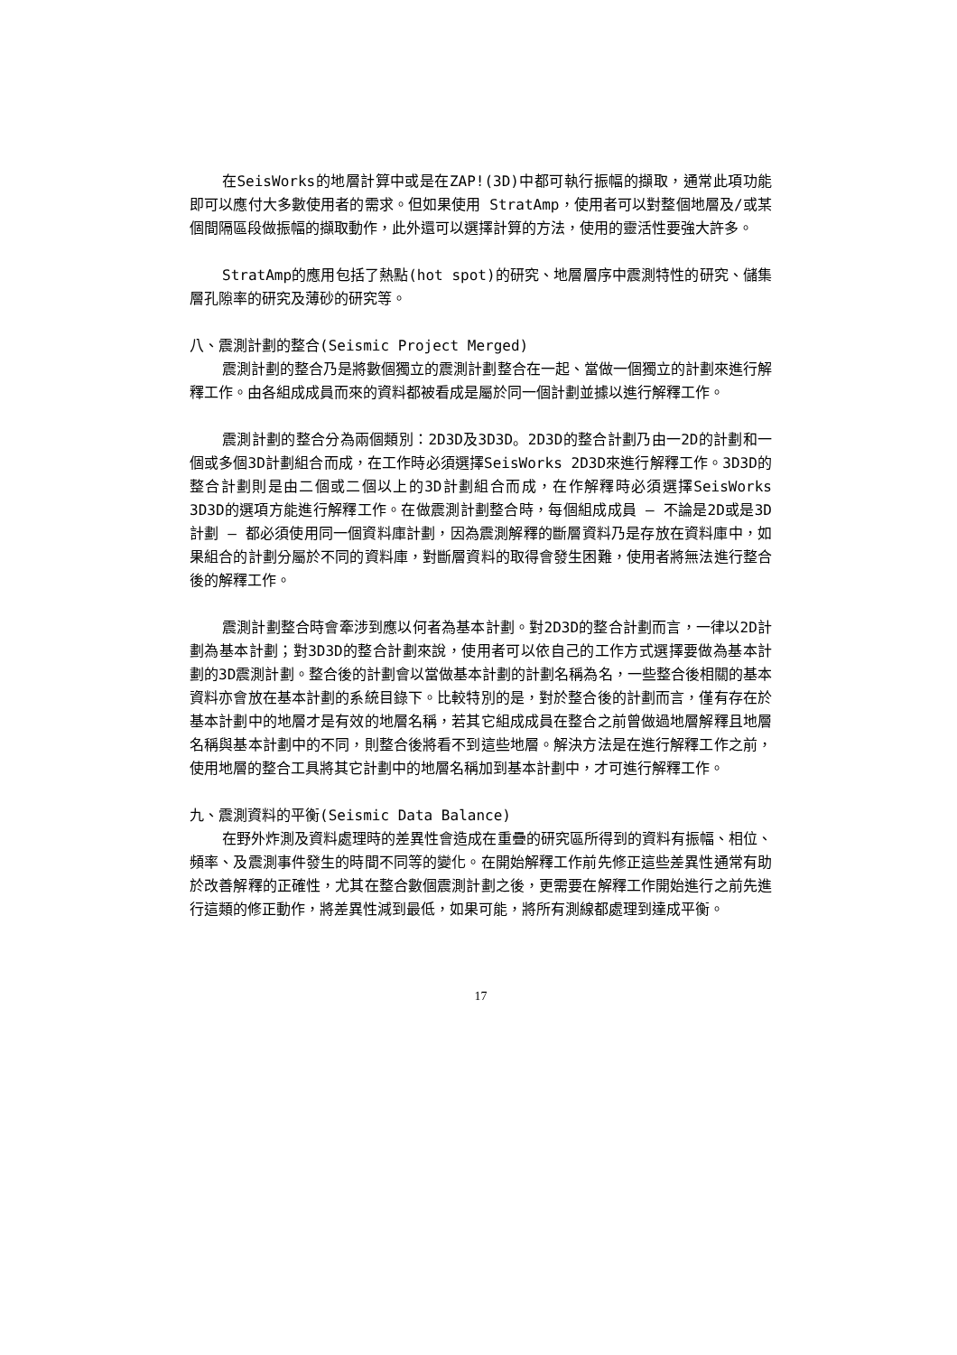在SeisWorks的地層計算中或是在ZAP!(3D)中都可執行振幅的擷取，通常此項功能即可以應付大多數使用者的需求。但如果使用 StratAmp，使用者可以對整個地層及/或某個間隔區段做振幅的擷取動作，此外還可以選擇計算的方法，使用的靈活性要強大許多。
StratAmp的應用包括了熱點(hot spot)的研究、地層層序中震測特性的研究、儲集層孔隙率的研究及薄砂的研究等。
八、震測計劃的整合(Seismic Project Merged)
震測計劃的整合乃是將數個獨立的震測計劃整合在一起、當做一個獨立的計劃來進行解釋工作。由各組成成員而來的資料都被看成是屬於同一個計劃並據以進行解釋工作。
震測計劃的整合分為兩個類別：2D3D及3D3D。2D3D的整合計劃乃由一2D的計劃和一個或多個3D計劃組合而成，在工作時必須選擇SeisWorks 2D3D來進行解釋工作。3D3D的整合計劃則是由二個或二個以上的3D計劃組合而成，在作解釋時必須選擇SeisWorks 3D3D的選項方能進行解釋工作。在做震測計劃整合時，每個組成成員 — 不論是2D或是3D計劃 — 都必須使用同一個資料庫計劃，因為震測解釋的斷層資料乃是存放在資料庫中，如果組合的計劃分屬於不同的資料庫，對斷層資料的取得會發生困難，使用者將無法進行整合後的解釋工作。
震測計劃整合時會牽涉到應以何者為基本計劃。對2D3D的整合計劃而言，一律以2D計劃為基本計劃；對3D3D的整合計劃來說，使用者可以依自己的工作方式選擇要做為基本計劃的3D震測計劃。整合後的計劃會以當做基本計劃的計劃名稱為名，一些整合後相關的基本資料亦會放在基本計劃的系統目錄下。比較特別的是，對於整合後的計劃而言，僅有存在於基本計劃中的地層才是有效的地層名稱，若其它組成成員在整合之前曾做過地層解釋且地層名稱與基本計劃中的不同，則整合後將看不到這些地層。解決方法是在進行解釋工作之前，使用地層的整合工具將其它計劃中的地層名稱加到基本計劃中，才可進行解釋工作。
九、震測資料的平衡(Seismic Data Balance)
在野外炸測及資料處理時的差異性會造成在重疊的研究區所得到的資料有振幅、相位、頻率、及震測事件發生的時間不同等的變化。在開始解釋工作前先修正這些差異性通常有助於改善解釋的正確性，尤其在整合數個震測計劃之後，更需要在解釋工作開始進行之前先進行這類的修正動作，將差異性減到最低，如果可能，將所有測線都處理到達成平衡。
17